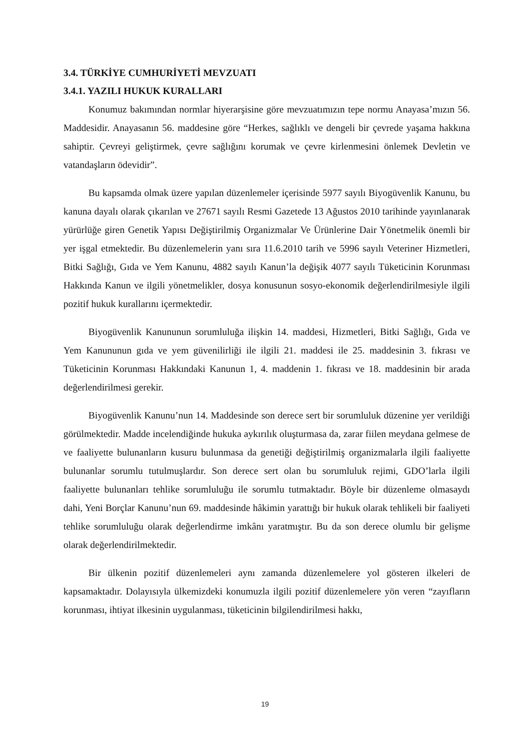3.4. TÜRKİYE CUMHURİYETİ MEVZUATI
3.4.1. YAZILI HUKUK KURALLARI
Konumuz bakımından normlar hiyerarşisine göre mevzuatımızın tepe normu Anayasa’mızın 56. Maddesidir. Anayasanın 56. maddesine göre “Herkes, sağlıklı ve dengeli bir çevrede yaşama hakkına sahiptir. Çevreyi geliştirmek, çevre sağlığını korumak ve çevre kirlenmesini önlemek Devletin ve vatandaşların ödevidir”.
Bu kapsamda olmak üzere yapılan düzenlemeler içerisinde 5977 sayılı Biyogüvenlik Kanunu, bu kanuna dayalı olarak çıkarılan ve 27671 sayılı Resmi Gazetede 13 Ağustos 2010 tarihinde yayınlanarak yürürlüğe giren Genetik Yapısı Değiştirilmiş Organizmalar Ve Ürünlerine Dair Yönetmelik önemli bir yer işgal etmektedir. Bu düzenlemelerin yanı sıra 11.6.2010 tarih ve 5996 sayılı Veteriner Hizmetleri, Bitki Sağlığı, Gıda ve Yem Kanunu, 4882 sayılı Kanun’la değişik 4077 sayılı Tüketicinin Korunması Hakkında Kanun ve ilgili yönetmelikler, dosya konusunun sosyo-ekonomik değerlendirilmesiyle ilgili pozitif hukuk kurallarını içermektedir.
Biyogüvenlik Kanununun sorumluluğa ilişkin 14. maddesi, Hizmetleri, Bitki Sağlığı, Gıda ve Yem Kanununun gıda ve yem güvenilirliği ile ilgili 21. maddesi ile 25. maddesinin 3. fıkrası ve Tüketicinin Korunması Hakkındaki Kanunun 1, 4. maddenin 1. fıkrası ve 18. maddesinin bir arada değerlendirilmesi gerekir.
Biyogüvenlik Kanunu’nun 14. Maddesinde son derece sert bir sorumluluk düzenine yer verildiği görülmektedir. Madde incelendiğinde hukuka aykırılık oluşturmasa da, zarar fiilen meydana gelmese de ve faaliyette bulunanların kusuru bulunmasa da genetiği değiştirilmiş organizmalarla ilgili faaliyette bulunanlar sorumlu tutulmuşlardır. Son derece sert olan bu sorumluluk rejimi, GDO’larla ilgili faaliyette bulunanları tehlike sorumluluğu ile sorumlu tutmaktadır. Böyle bir düzenleme olmasaydı dahi, Yeni Borçlar Kanunu’nun 69. maddesinde hâkimin yarattığı bir hukuk olarak tehlikeli bir faaliyeti tehlike sorumluluğu olarak değerlendirme imkânı yaratmıştır. Bu da son derece olumlu bir gelişme olarak değerlendirilmektedir.
Bir ülkenin pozitif düzenlemeleri aynı zamanda düzenlemelere yol gösteren ilkeleri de kapsamaktadır. Dolayısıyla ülkemizdeki konumuzla ilgili pozitif düzenlemelere yön veren “zayıfların korunması, ihtiyat ilkesinin uygulanması, tüketicinin bilgilendirilmesi hakkı,
19